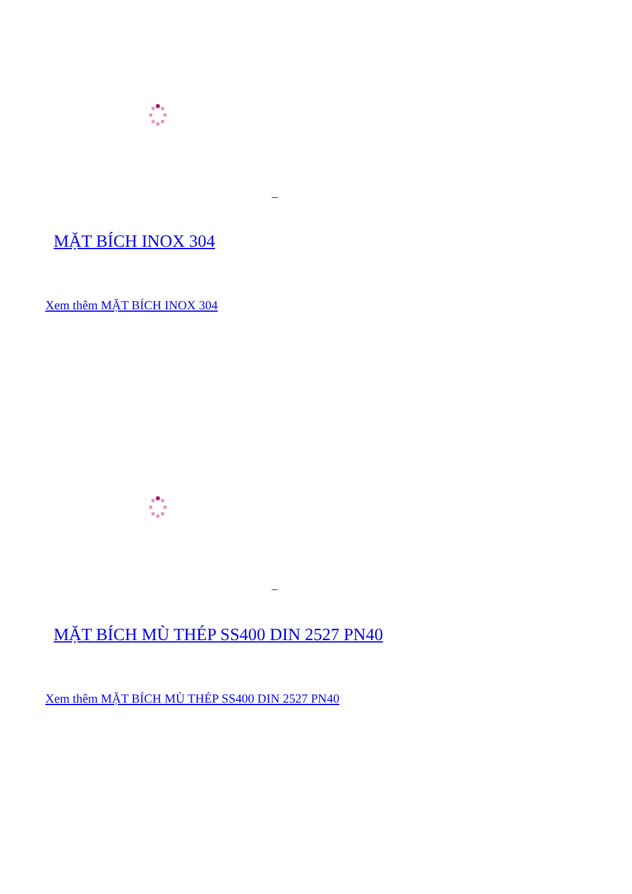MẶT BÍCH INOX 304
Xem thêm MẶT BÍCH INOX 304
MẶT BÍCH MÙ THÉP SS400 DIN 2527 PN40
Xem thêm MẶT BÍCH MÙ THÉP SS400 DIN 2527 PN40